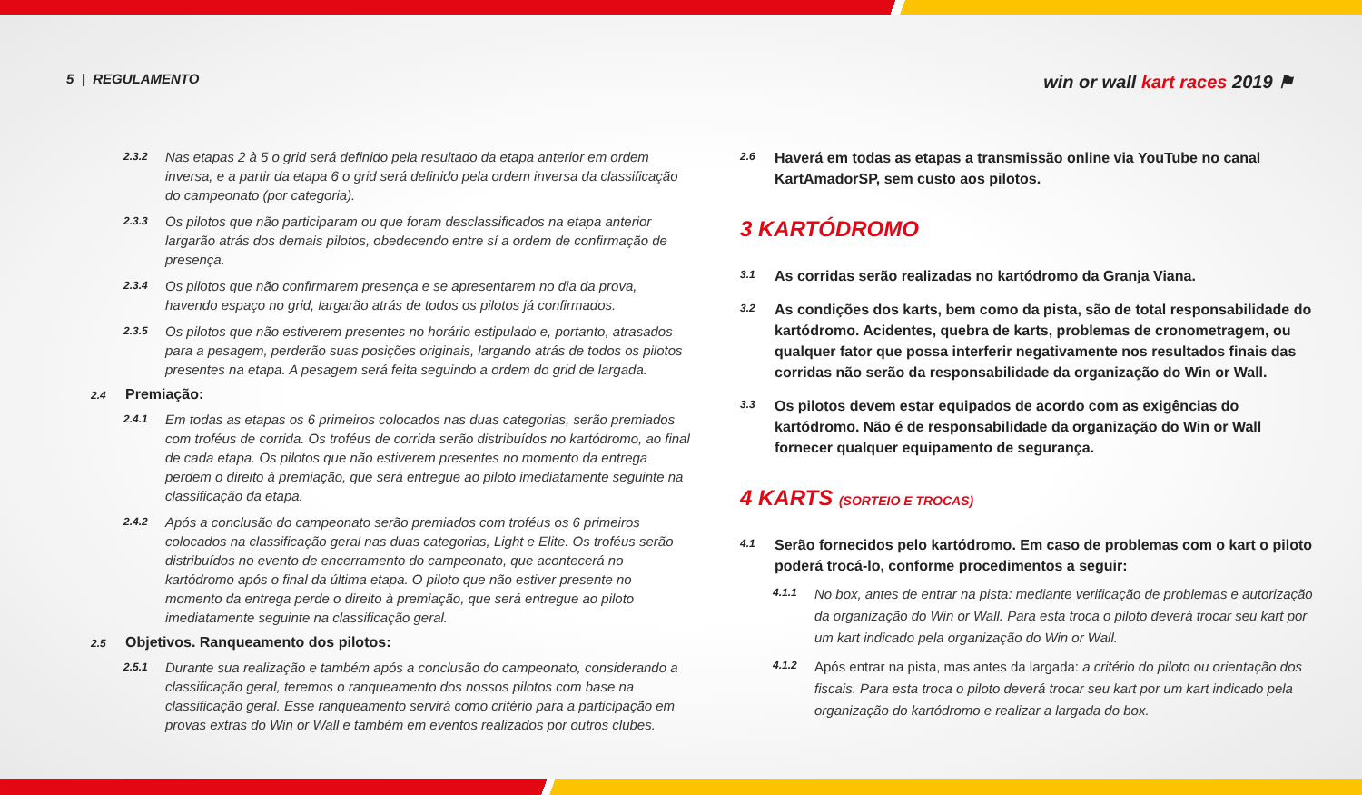5 | REGULAMENTO
win or wall kart races 2019 ⚑
2.3.2
Nas etapas 2 à 5 o grid será definido pela resultado da etapa anterior em ordem inversa, e a partir da etapa 6 o grid será definido pela ordem inversa da classificação do campeonato (por categoria).
2.3.3
Os pilotos que não participaram ou que foram desclassificados na etapa anterior largarão atrás dos demais pilotos, obedecendo entre sí a ordem de confirmação de presença.
2.3.4
Os pilotos que não confirmarem presença e se apresentarem no dia da prova, havendo espaço no grid, largarão atrás de todos os pilotos já confirmados.
2.3.5
Os pilotos que não estiverem presentes no horário estipulado e, portanto, atrasados para a pesagem, perderão suas posições originais, largando atrás de todos os pilotos presentes na etapa. A pesagem será feita seguindo a ordem do grid de largada.
2.4
Premiação:
2.4.1
Em todas as etapas os 6 primeiros colocados nas duas categorias, serão premiados com troféus de corrida. Os troféus de corrida serão distribuídos no kartódromo, ao final de cada etapa. Os pilotos que não estiverem presentes no momento da entrega perdem o direito à premiação, que será entregue ao piloto imediatamente seguinte na classificação da etapa.
2.4.2
Após a conclusão do campeonato serão premiados com troféus os 6 primeiros colocados na classificação geral nas duas categorias, Light e Elite. Os troféus serão distribuídos no evento de encerramento do campeonato, que acontecerá no kartódromo após o final da última etapa. O piloto que não estiver presente no momento da entrega perde o direito à premiação, que será entregue ao piloto imediatamente seguinte na classificação geral.
2.5
Objetivos. Ranqueamento dos pilotos:
2.5.1
Durante sua realização e também após a conclusão do campeonato, considerando a classificação geral, teremos o ranqueamento dos nossos pilotos com base na classificação geral. Esse ranqueamento servirá como critério para a participação em provas extras do Win or Wall e também em eventos realizados por outros clubes.
2.6
Haverá em todas as etapas a transmissão online via YouTube no canal KartAmadorSP, sem custo aos pilotos.
3 KARTÓDROMO
3.1
As corridas serão realizadas no kartódromo da Granja Viana.
3.2
As condições dos karts, bem como da pista, são de total responsabilidade do kartódromo. Acidentes, quebra de karts, problemas de cronometragem, ou qualquer fator que possa interferir negativamente nos resultados finais das corridas não serão da responsabilidade da organização do Win or Wall.
3.3
Os pilotos devem estar equipados de acordo com as exigências do kartódromo. Não é de responsabilidade da organização do Win or Wall fornecer qualquer equipamento de segurança.
4 KARTS (SORTEIO E TROCAS)
4.1
Serão fornecidos pelo kartódromo. Em caso de problemas com o kart o piloto poderá trocá-lo, conforme procedimentos a seguir:
4.1.1
No box, antes de entrar na pista: mediante verificação de problemas e autorização da organização do Win or Wall. Para esta troca o piloto deverá trocar seu kart por um kart indicado pela organização do Win or Wall.
4.1.2
Após entrar na pista, mas antes da largada: a critério do piloto ou orientação dos fiscais. Para esta troca o piloto deverá trocar seu kart por um kart indicado pela organização do kartódromo e realizar a largada do box.